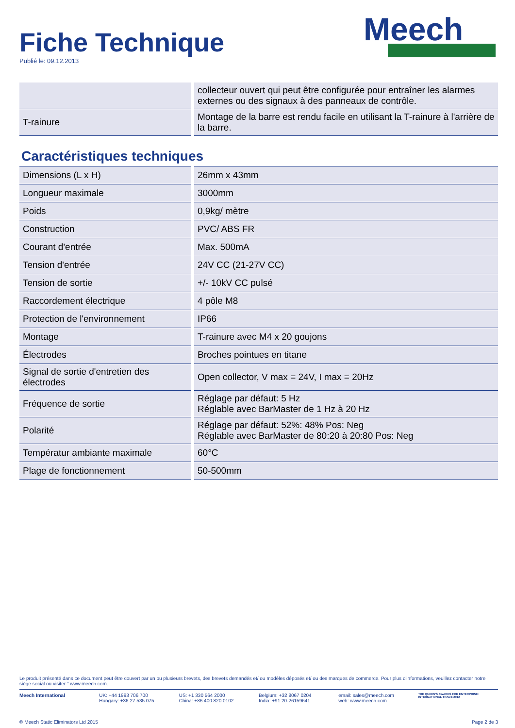Fiche Technique
Publié le: 09.12.2013
Meech
| | collecteur ouvert qui peut être configurée pour entraîner les alarmes externes ou des signaux à des panneaux de contrôle. |
| T-rainure | Montage de la barre est rendu facile en utilisant la T-rainure à l'arrière de la barre. |
Caractéristiques techniques
| Dimensions (L x H) | 26mm x 43mm |
| Longueur maximale | 3000mm |
| Poids | 0,9kg/ mètre |
| Construction | PVC/ ABS FR |
| Courant d'entrée | Max. 500mA |
| Tension d'entrée | 24V CC (21-27V CC) |
| Tension de sortie | +/- 10kV CC pulsé |
| Raccordement électrique | 4 pôle M8 |
| Protection de l'environnement | IP66 |
| Montage | T-rainure avec M4 x 20 goujons |
| Électrodes | Broches pointues en titane |
| Signal de sortie d'entretien des électrodes | Open collector, V max = 24V, I max = 20Hz |
| Fréquence de sortie | Réglage par défaut: 5 Hz Réglable avec BarMaster de 1 Hz à 20 Hz |
| Polarité | Réglage par défaut: 52%: 48% Pos: Neg Réglable avec BarMaster de 80:20 à 20:80 Pos: Neg |
| Températur ambiante maximale | 60°C |
| Plage de fonctionnement | 50-500mm |
Le produit présenté dans ce document peut être couvert par un ou plusieurs brevets, des brevets demandés et/ ou modèles déposés et/ ou des marques de commerce. Pour plus d'informations, veuillez contacter notre siège social ou visiter " www.meech.com.
Meech International UK: +44 1993 706 700
Hungary: +36 27 535 075
US: +1 330 564 2000
China: +86 400 820 0102
Belgium: +32 8067 0204
India: +91 20-26159641
email: sales@meech.com
web: www.meech.com
THE QUEEN'S AWARDS FOR ENTERPRISE: INTERNATIONAL TRADE 2012
© Meech Static Eliminators Ltd 2015 Page 2 de 3